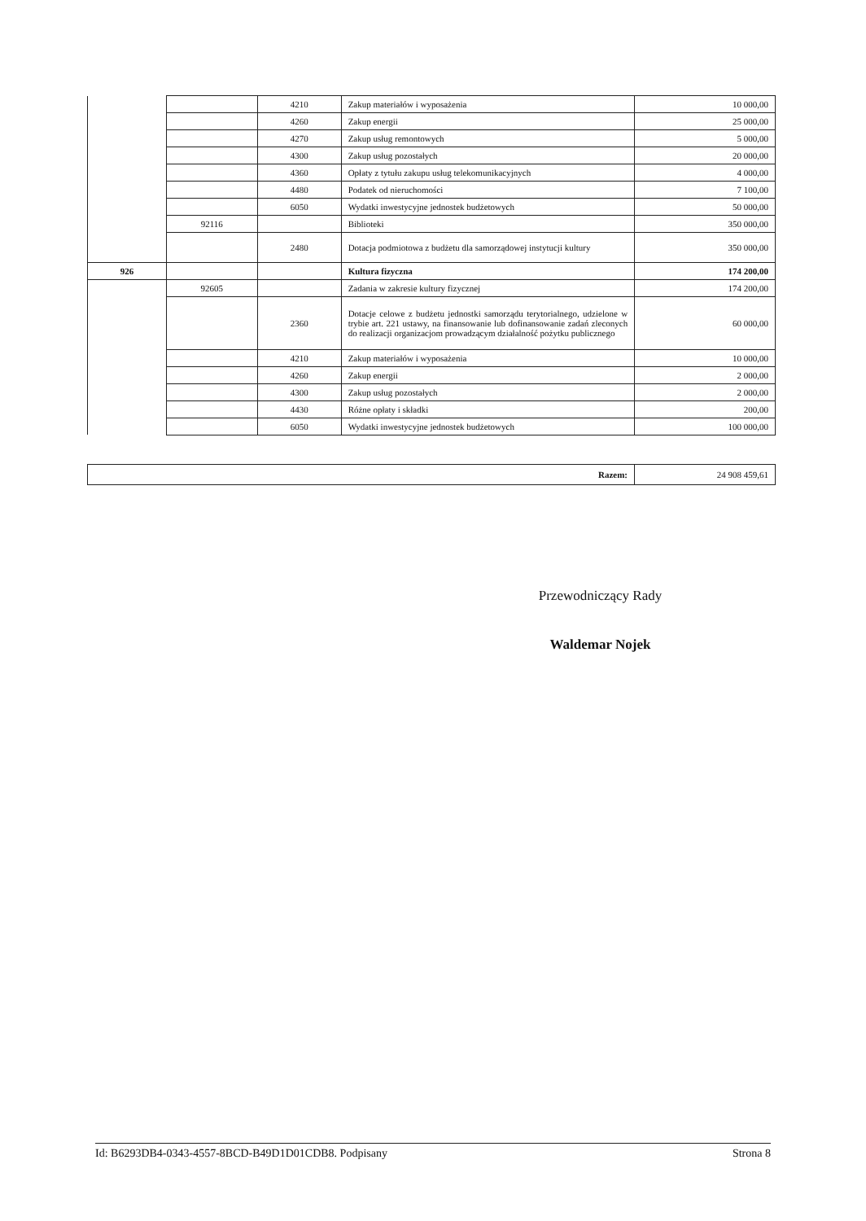| | | 4210 | Zakup materiałów i wyposażenia | 10 000,00 |
| | | 4260 | Zakup energii | 25 000,00 |
| | | 4270 | Zakup usług remontowych | 5 000,00 |
| | | 4300 | Zakup usług pozostałych | 20 000,00 |
| | | 4360 | Opłaty z tytułu zakupu usług telekomunikacyjnych | 4 000,00 |
| | | 4480 | Podatek od nieruchomości | 7 100,00 |
| | | 6050 | Wydatki inwestycyjne jednostek budżetowych | 50 000,00 |
| | 92116 | | Biblioteki | 350 000,00 |
| | | 2480 | Dotacja podmiotowa z budżetu dla samorządowej instytucji kultury | 350 000,00 |
| 926 | | | Kultura fizyczna | 174 200,00 |
| | 92605 | | Zadania w zakresie kultury fizycznej | 174 200,00 |
| | | 2360 | Dotacje celowe z budżetu jednostki samorządu terytorialnego, udzielone w trybie art. 221 ustawy, na finansowanie lub dofinansowanie zadań zleconych do realizacji organizacjom prowadzącym działalność pożytku publicznego | 60 000,00 |
| | | 4210 | Zakup materiałów i wyposażenia | 10 000,00 |
| | | 4260 | Zakup energii | 2 000,00 |
| | | 4300 | Zakup usług pozostałych | 2 000,00 |
| | | 4430 | Różne opłaty i składki | 200,00 |
| | | 6050 | Wydatki inwestycyjne jednostek budżetowych | 100 000,00 |
| Razem: | 24 908 459,61 |
Przewodniczący Rady
Waldemar Nojek
Id: B6293DB4-0343-4557-8BCD-B49D1D01CDB8. Podpisany Strona 8